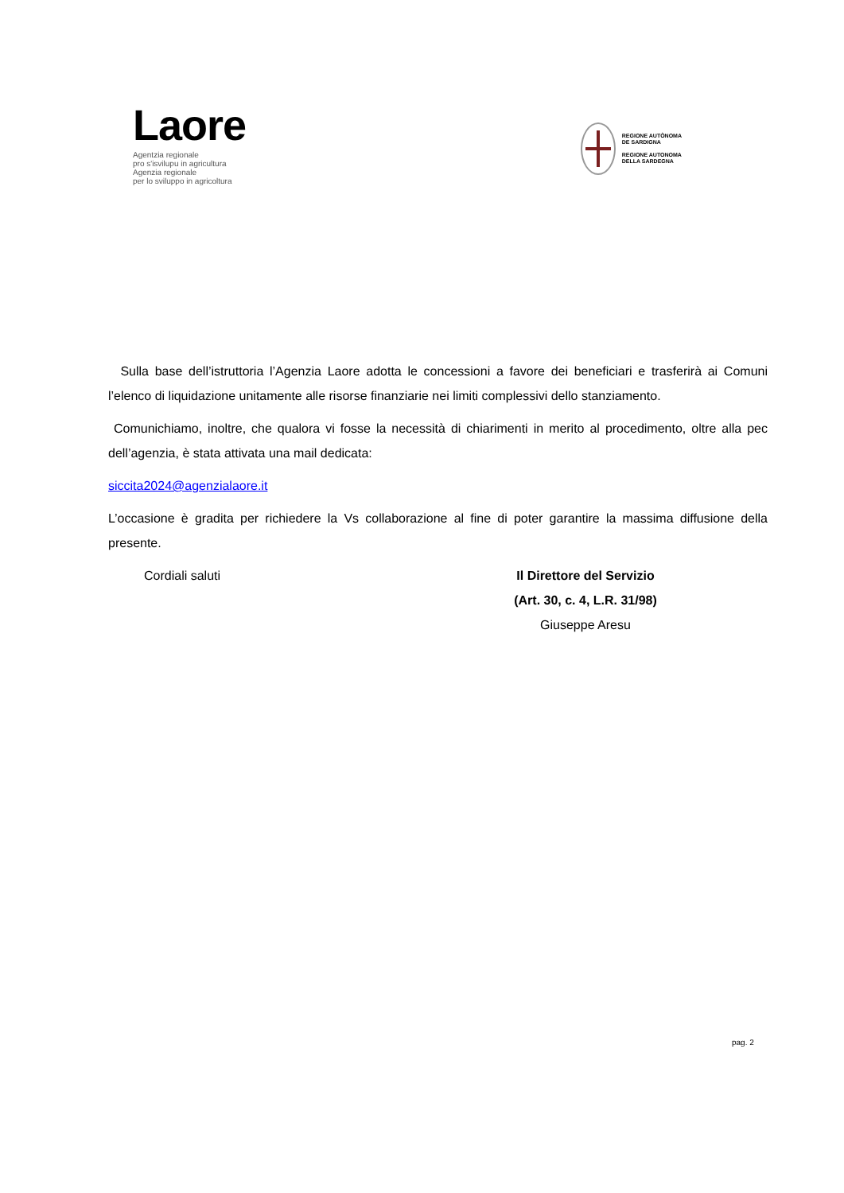Laore
Agentzia regionale
pro s'isvilupu in agricultura
Agenzia regionale
per lo sviluppo in agricoltura
REGIONE AUTÒNOMA
DE SARDIGNA
REGIONE AUTONOMA
DELLA SARDEGNA
Sulla base dell’istruttoria l’Agenzia Laore adotta le concessioni a favore dei beneficiari e trasferirà ai Comuni l’elenco di liquidazione unitamente alle risorse finanziarie nei limiti complessivi dello stanziamento.
Comunichiamo, inoltre, che qualora vi fosse la necessità di chiarimenti in merito al procedimento, oltre alla pec dell’agenzia, è stata attivata una mail dedicata:
siccita2024@agenzialaore.it
L’occasione è gradita per richiedere la Vs collaborazione al fine di poter garantire la massima diffusione della presente.
Cordiali saluti Il Direttore del Servizio
(Art. 30, c. 4, L.R. 31/98)
Giuseppe Aresu
pag. 2